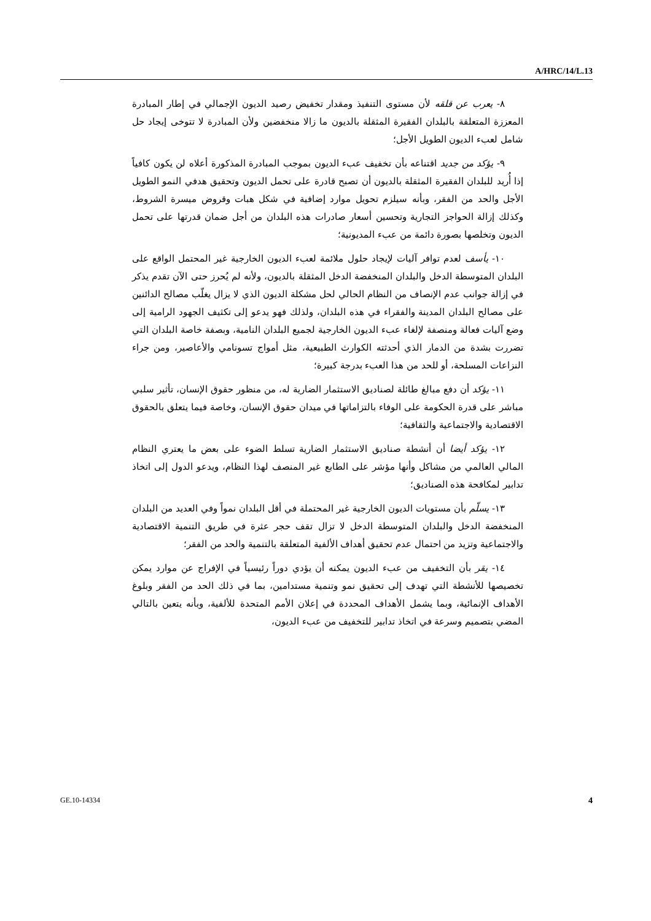A/HRC/14/L.13
٨- يعرب عن قلقه لأن مستوى التنفيذ ومقدار تخفيض رصيد الديون الإجمالي في إطار المبادرة المعززة المتعلقة بالبلدان الفقيرة المثقلة بالديون ما زالا منخفضين ولأن المبادرة لا تتوخى إيجاد حل شامل لعبء الديون الطويل الأجل؛
٩- يؤكد من جديد اقتناعه بأن تخفيف عبء الديون بموجب المبادرة المذكورة أعلاه لن يكون كافياً إذا أُريد للبلدان الفقيرة المثقلة بالديون أن تصبح قادرة على تحمل الديون وتحقيق هدفي النمو الطويل الأجل والحد من الفقر، وبأنه سيلزم تحويل موارد إضافية في شكل هبات وقروض ميسرة الشروط، وكذلك إزالة الحواجز التجارية وتحسين أسعار صادرات هذه البلدان من أجل ضمان قدرتها على تحمل الديون وتخلصها بصورة دائمة من عبء المديونية؛
١٠- يأسف لعدم توافر آليات لإيجاد حلول ملائمة لعبء الديون الخارجية غير المحتمل الواقع على البلدان المتوسطة الدخل والبلدان المنخفضة الدخل المثقلة بالديون، ولأنه لم يُحرز حتى الآن تقدم يذكر في إزالة جوانب عدم الإنصاف من النظام الحالي لحل مشكلة الديون الذي لا يزال يغلّب مصالح الدائنين على مصالح البلدان المدينة والفقراء في هذه البلدان، ولذلك فهو يدعو إلى تكثيف الجهود الرامية إلى وضع آليات فعالة ومنصفة لإلغاء عبء الديون الخارجية لجميع البلدان النامية، وبصفة خاصة البلدان التي تضررت بشدة من الدمار الذي أحدثته الكوارث الطبيعية، مثل أمواج تسونامي والأعاصير، ومن جراء النزاعات المسلحة، أو للحد من هذا العبء بدرجة كبيرة؛
١١- يؤكد أن دفع مبالغ طائلة لصناديق الاستثمار الضارية له، من منظور حقوق الإنسان، تأثير سلبي مباشر على قدرة الحكومة على الوفاء بالتزاماتها في ميدان حقوق الإنسان، وخاصة فيما يتعلق بالحقوق الاقتصادية والاجتماعية والثقافية؛
١٢- يؤكد أيضا أن أنشطة صناديق الاستثمار الضارية تسلط الضوء على بعض ما يعتري النظام المالي العالمي من مشاكل وأنها مؤشر على الطابع غير المنصف لهذا النظام، ويدعو الدول إلى اتخاذ تدابير لمكافحة هذه الصناديق؛
١٣- يسلّم بأن مستويات الديون الخارجية غير المحتملة في أقل البلدان نمواً وفي العديد من البلدان المنخفضة الدخل والبلدان المتوسطة الدخل لا تزال تقف حجر عثرة في طريق التنمية الاقتصادية والاجتماعية وتزيد من احتمال عدم تحقيق أهداف الألفية المتعلقة بالتنمية والحد من الفقر؛
١٤- يقر بأن التخفيف من عبء الديون يمكنه أن يؤدي دوراً رئيسياً في الإفراج عن موارد يمكن تخصيصها للأنشطة التي تهدف إلى تحقيق نمو وتنمية مستدامين، بما في ذلك الحد من الفقر وبلوغ الأهداف الإنمائية، وبما يشمل الأهداف المحددة في إعلان الأمم المتحدة للألفية، وبأنه يتعين بالتالي المضي بتصميم وسرعة في اتخاذ تدابير للتخفيف من عبء الديون،
GE.10-14334 4